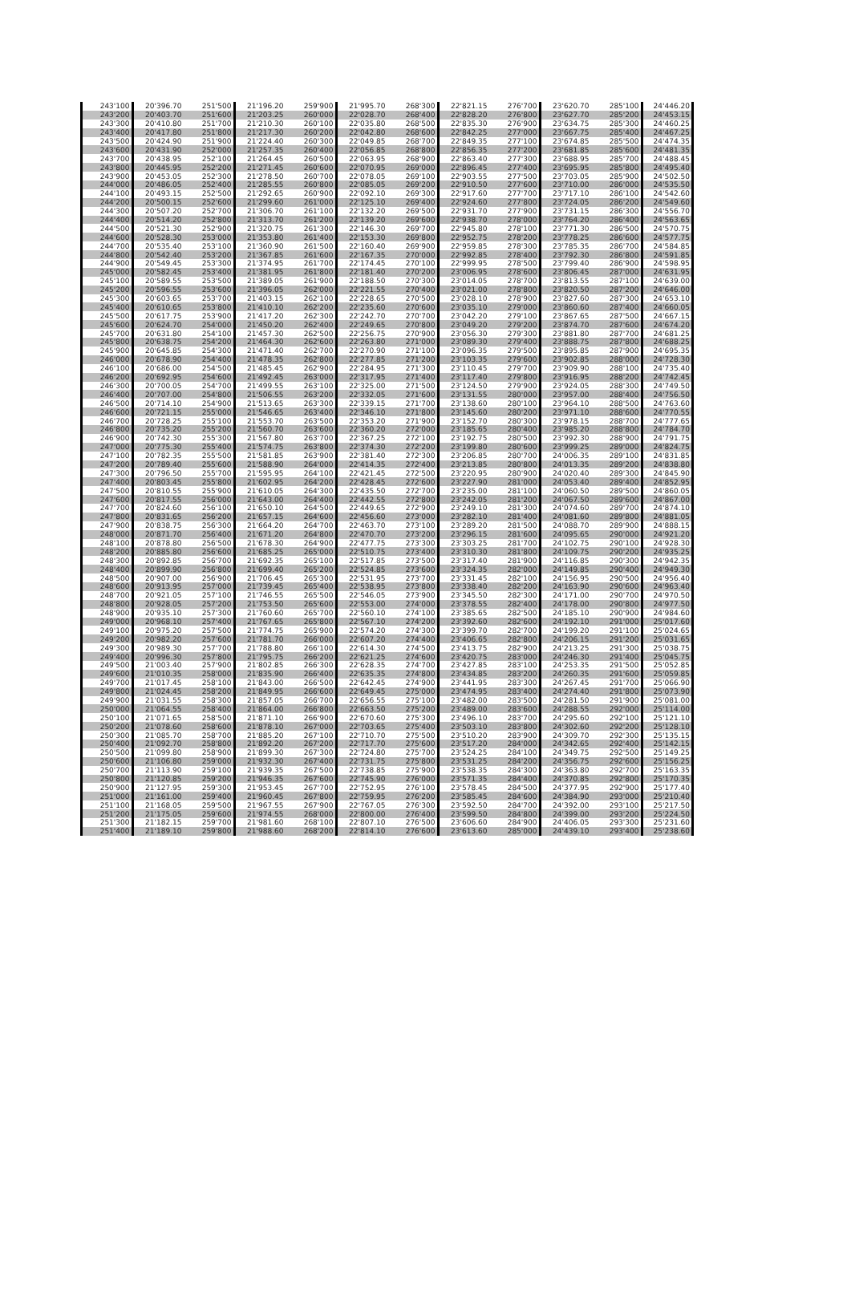| 243'100 | 20'396.70 | 251'500 | 21'196.20 | 259'900 | 21'995.70 | 268'300 | 22'821.15 | 276'700 | 23'620.70 | 285'100 | 24'446.20 |
| 243'200 | 20'403.70 | 251'600 | 21'203.25 | 260'000 | 22'028.70 | 268'400 | 22'828.20 | 276'800 | 23'627.70 | 285'200 | 24'453.15 |
| 243'300 | 20'410.80 | 251'700 | 21'210.30 | 260'100 | 22'035.80 | 268'500 | 22'835.30 | 276'900 | 23'634.75 | 285'300 | 24'460.25 |
| 243'400 | 20'417.80 | 251'800 | 21'217.30 | 260'200 | 22'042.80 | 268'600 | 22'842.25 | 277'000 | 23'667.75 | 285'400 | 24'467.25 |
| 243'500 | 20'424.90 | 251'900 | 21'224.40 | 260'300 | 22'049.85 | 268'700 | 22'849.35 | 277'100 | 23'674.85 | 285'500 | 24'474.35 |
| 243'600 | 20'431.90 | 252'000 | 21'257.35 | 260'400 | 22'056.85 | 268'800 | 22'856.35 | 277'200 | 23'681.85 | 285'600 | 24'481.35 |
| 243'700 | 20'438.95 | 252'100 | 21'264.45 | 260'500 | 22'063.95 | 268'900 | 22'863.40 | 277'300 | 23'688.95 | 285'700 | 24'488.45 |
| 243'800 | 20'445.95 | 252'200 | 21'271.45 | 260'600 | 22'070.95 | 269'000 | 22'896.45 | 277'400 | 23'695.95 | 285'800 | 24'495.40 |
| 243'900 | 20'453.05 | 252'300 | 21'278.50 | 260'700 | 22'078.05 | 269'100 | 22'903.55 | 277'500 | 23'703.05 | 285'900 | 24'502.50 |
| 244'000 | 20'486.05 | 252'400 | 21'285.55 | 260'800 | 22'085.05 | 269'200 | 22'910.50 | 277'600 | 23'710.00 | 286'000 | 24'535.50 |
| 244'100 | 20'493.15 | 252'500 | 21'292.65 | 260'900 | 22'092.10 | 269'300 | 22'917.60 | 277'700 | 23'717.10 | 286'100 | 24'542.60 |
| 244'200 | 20'500.15 | 252'600 | 21'299.60 | 261'000 | 22'125.10 | 269'400 | 22'924.60 | 277'800 | 23'724.05 | 286'200 | 24'549.60 |
| 244'300 | 20'507.20 | 252'700 | 21'306.70 | 261'100 | 22'132.20 | 269'500 | 22'931.70 | 277'900 | 23'731.15 | 286'300 | 24'556.70 |
| 244'400 | 20'514.20 | 252'800 | 21'313.70 | 261'200 | 22'139.20 | 269'600 | 22'938.70 | 278'000 | 23'764.20 | 286'400 | 24'563.65 |
| 244'500 | 20'521.30 | 252'900 | 21'320.75 | 261'300 | 22'146.30 | 269'700 | 22'945.80 | 278'100 | 23'771.30 | 286'500 | 24'570.75 |
| 244'600 | 20'528.30 | 253'000 | 21'353.80 | 261'400 | 22'153.30 | 269'800 | 22'952.75 | 278'200 | 23'778.25 | 286'600 | 24'577.75 |
| 244'700 | 20'535.40 | 253'100 | 21'360.90 | 261'500 | 22'160.40 | 269'900 | 22'959.85 | 278'300 | 23'785.35 | 286'700 | 24'584.85 |
| 244'800 | 20'542.40 | 253'200 | 21'367.85 | 261'600 | 22'167.35 | 270'000 | 22'992.85 | 278'400 | 23'792.30 | 286'800 | 24'591.85 |
| 244'900 | 20'549.45 | 253'300 | 21'374.95 | 261'700 | 22'174.45 | 270'100 | 22'999.95 | 278'500 | 23'799.40 | 286'900 | 24'598.95 |
| 245'000 | 20'582.45 | 253'400 | 21'381.95 | 261'800 | 22'181.40 | 270'200 | 23'006.95 | 278'600 | 23'806.45 | 287'000 | 24'631.95 |
| 245'100 | 20'589.55 | 253'500 | 21'389.05 | 261'900 | 22'188.50 | 270'300 | 23'014.05 | 278'700 | 23'813.55 | 287'100 | 24'639.00 |
| 245'200 | 20'596.55 | 253'600 | 21'396.05 | 262'000 | 22'221.55 | 270'400 | 23'021.00 | 278'800 | 23'820.50 | 287'200 | 24'646.00 |
| 245'300 | 20'603.65 | 253'700 | 21'403.15 | 262'100 | 22'228.65 | 270'500 | 23'028.10 | 278'900 | 23'827.60 | 287'300 | 24'653.10 |
| 245'400 | 20'610.65 | 253'800 | 21'410.10 | 262'200 | 22'235.60 | 270'600 | 23'035.10 | 279'000 | 23'860.60 | 287'400 | 24'660.05 |
| 245'500 | 20'617.75 | 253'900 | 21'417.20 | 262'300 | 22'242.70 | 270'700 | 23'042.20 | 279'100 | 23'867.65 | 287'500 | 24'667.15 |
| 245'600 | 20'624.70 | 254'000 | 21'450.20 | 262'400 | 22'249.65 | 270'800 | 23'049.20 | 279'200 | 23'874.70 | 287'600 | 24'674.20 |
| 245'700 | 20'631.80 | 254'100 | 21'457.30 | 262'500 | 22'256.75 | 270'900 | 23'056.30 | 279'300 | 23'881.80 | 287'700 | 24'681.25 |
| 245'800 | 20'638.75 | 254'200 | 21'464.30 | 262'600 | 22'263.80 | 271'000 | 23'089.30 | 279'400 | 23'888.75 | 287'800 | 24'688.25 |
| 245'900 | 20'645.85 | 254'300 | 21'471.40 | 262'700 | 22'270.90 | 271'100 | 23'096.35 | 279'500 | 23'895.85 | 287'900 | 24'695.35 |
| 246'000 | 20'678.90 | 254'400 | 21'478.35 | 262'800 | 22'277.85 | 271'200 | 23'103.35 | 279'600 | 23'902.85 | 288'000 | 24'728.30 |
| 246'100 | 20'686.00 | 254'500 | 21'485.45 | 262'900 | 22'284.95 | 271'300 | 23'110.45 | 279'700 | 23'909.90 | 288'100 | 24'735.40 |
| 246'200 | 20'692.95 | 254'600 | 21'492.45 | 263'000 | 22'317.95 | 271'400 | 23'117.40 | 279'800 | 23'916.95 | 288'200 | 24'742.45 |
| 246'300 | 20'700.05 | 254'700 | 21'499.55 | 263'100 | 22'325.00 | 271'500 | 23'124.50 | 279'900 | 23'924.05 | 288'300 | 24'749.50 |
| 246'400 | 20'707.00 | 254'800 | 21'506.55 | 263'200 | 22'332.05 | 271'600 | 23'131.55 | 280'000 | 23'957.00 | 288'400 | 24'756.50 |
| 246'500 | 20'714.10 | 254'900 | 21'513.65 | 263'300 | 22'339.15 | 271'700 | 23'138.60 | 280'100 | 23'964.10 | 288'500 | 24'763.60 |
| 246'600 | 20'721.15 | 255'000 | 21'546.65 | 263'400 | 22'346.10 | 271'800 | 23'145.60 | 280'200 | 23'971.10 | 288'600 | 24'770.55 |
| 246'700 | 20'728.25 | 255'100 | 21'553.70 | 263'500 | 22'353.20 | 271'900 | 23'152.70 | 280'300 | 23'978.15 | 288'700 | 24'777.65 |
| 246'800 | 20'735.20 | 255'200 | 21'560.70 | 263'600 | 22'360.20 | 272'000 | 23'185.65 | 280'400 | 23'985.20 | 288'800 | 24'784.70 |
| 246'900 | 20'742.30 | 255'300 | 21'567.80 | 263'700 | 22'367.25 | 272'100 | 23'192.75 | 280'500 | 23'992.30 | 288'900 | 24'791.75 |
| 247'000 | 20'775.30 | 255'400 | 21'574.75 | 263'800 | 22'374.30 | 272'200 | 23'199.80 | 280'600 | 23'999.25 | 289'000 | 24'824.75 |
| 247'100 | 20'782.35 | 255'500 | 21'581.85 | 263'900 | 22'381.40 | 272'300 | 23'206.85 | 280'700 | 24'006.35 | 289'100 | 24'831.85 |
| 247'200 | 20'789.40 | 255'600 | 21'588.90 | 264'000 | 22'414.35 | 272'400 | 23'213.85 | 280'800 | 24'013.35 | 289'200 | 24'838.80 |
| 247'300 | 20'796.50 | 255'700 | 21'595.95 | 264'100 | 22'421.45 | 272'500 | 23'220.95 | 280'900 | 24'020.40 | 289'300 | 24'845.90 |
| 247'400 | 20'803.45 | 255'800 | 21'602.95 | 264'200 | 22'428.45 | 272'600 | 23'227.90 | 281'000 | 24'053.40 | 289'400 | 24'852.95 |
| 247'500 | 20'810.55 | 255'900 | 21'610.05 | 264'300 | 22'435.50 | 272'700 | 23'235.00 | 281'100 | 24'060.50 | 289'500 | 24'860.05 |
| 247'600 | 20'817.55 | 256'000 | 21'643.00 | 264'400 | 22'442.55 | 272'800 | 23'242.05 | 281'200 | 24'067.50 | 289'600 | 24'867.00 |
| 247'700 | 20'824.60 | 256'100 | 21'650.10 | 264'500 | 22'449.65 | 272'900 | 23'249.10 | 281'300 | 24'074.60 | 289'700 | 24'874.10 |
| 247'800 | 20'831.65 | 256'200 | 21'657.15 | 264'600 | 22'456.60 | 273'000 | 23'282.10 | 281'400 | 24'081.60 | 289'800 | 24'881.05 |
| 247'900 | 20'838.75 | 256'300 | 21'664.20 | 264'700 | 22'463.70 | 273'100 | 23'289.20 | 281'500 | 24'088.70 | 289'900 | 24'888.15 |
| 248'000 | 20'871.70 | 256'400 | 21'671.20 | 264'800 | 22'470.70 | 273'200 | 23'296.15 | 281'600 | 24'095.65 | 290'000 | 24'921.20 |
| 248'100 | 20'878.80 | 256'500 | 21'678.30 | 264'900 | 22'477.75 | 273'300 | 23'303.25 | 281'700 | 24'102.75 | 290'100 | 24'928.30 |
| 248'200 | 20'885.80 | 256'600 | 21'685.25 | 265'000 | 22'510.75 | 273'400 | 23'310.30 | 281'800 | 24'109.75 | 290'200 | 24'935.25 |
| 248'300 | 20'892.85 | 256'700 | 21'692.35 | 265'100 | 22'517.85 | 273'500 | 23'317.40 | 281'900 | 24'116.85 | 290'300 | 24'942.35 |
| 248'400 | 20'899.90 | 256'800 | 21'699.40 | 265'200 | 22'524.85 | 273'600 | 23'324.35 | 282'000 | 24'149.85 | 290'400 | 24'949.30 |
| 248'500 | 20'907.00 | 256'900 | 21'706.45 | 265'300 | 22'531.95 | 273'700 | 23'331.45 | 282'100 | 24'156.95 | 290'500 | 24'956.40 |
| 248'600 | 20'913.95 | 257'000 | 21'739.45 | 265'400 | 22'538.95 | 273'800 | 23'338.40 | 282'200 | 24'163.90 | 290'600 | 24'963.40 |
| 248'700 | 20'921.05 | 257'100 | 21'746.55 | 265'500 | 22'546.05 | 273'900 | 23'345.50 | 282'300 | 24'171.00 | 290'700 | 24'970.50 |
| 248'800 | 20'928.05 | 257'200 | 21'753.50 | 265'600 | 22'553.00 | 274'000 | 23'378.55 | 282'400 | 24'178.00 | 290'800 | 24'977.50 |
| 248'900 | 20'935.10 | 257'300 | 21'760.60 | 265'700 | 22'560.10 | 274'100 | 23'385.65 | 282'500 | 24'185.10 | 290'900 | 24'984.60 |
| 249'000 | 20'968.10 | 257'400 | 21'767.65 | 265'800 | 22'567.10 | 274'200 | 23'392.60 | 282'600 | 24'192.10 | 291'000 | 25'017.60 |
| 249'100 | 20'975.20 | 257'500 | 21'774.75 | 265'900 | 22'574.20 | 274'300 | 23'399.70 | 282'700 | 24'199.20 | 291'100 | 25'024.65 |
| 249'200 | 20'982.20 | 257'600 | 21'781.70 | 266'000 | 22'607.20 | 274'400 | 23'406.65 | 282'800 | 24'206.15 | 291'200 | 25'031.65 |
| 249'300 | 20'989.30 | 257'700 | 21'788.80 | 266'100 | 22'614.30 | 274'500 | 23'413.75 | 282'900 | 24'213.25 | 291'300 | 25'038.75 |
| 249'400 | 20'996.30 | 257'800 | 21'795.75 | 266'200 | 22'621.25 | 274'600 | 23'420.75 | 283'000 | 24'246.30 | 291'400 | 25'045.75 |
| 249'500 | 21'003.40 | 257'900 | 21'802.85 | 266'300 | 22'628.35 | 274'700 | 23'427.85 | 283'100 | 24'253.35 | 291'500 | 25'052.85 |
| 249'600 | 21'010.35 | 258'000 | 21'835.90 | 266'400 | 22'635.35 | 274'800 | 23'434.85 | 283'200 | 24'260.35 | 291'600 | 25'059.85 |
| 249'700 | 21'017.45 | 258'100 | 21'843.00 | 266'500 | 22'642.45 | 274'900 | 23'441.95 | 283'300 | 24'267.45 | 291'700 | 25'066.90 |
| 249'800 | 21'024.45 | 258'200 | 21'849.95 | 266'600 | 22'649.45 | 275'000 | 23'474.95 | 283'400 | 24'274.40 | 291'800 | 25'073.90 |
| 249'900 | 21'031.55 | 258'300 | 21'857.05 | 266'700 | 22'656.55 | 275'100 | 23'482.00 | 283'500 | 24'281.50 | 291'900 | 25'081.00 |
| 250'000 | 21'064.55 | 258'400 | 21'864.00 | 266'800 | 22'663.50 | 275'200 | 23'489.00 | 283'600 | 24'288.55 | 292'000 | 25'114.00 |
| 250'100 | 21'071.65 | 258'500 | 21'871.10 | 266'900 | 22'670.60 | 275'300 | 23'496.10 | 283'700 | 24'295.60 | 292'100 | 25'121.10 |
| 250'200 | 21'078.60 | 258'600 | 21'878.10 | 267'000 | 22'703.65 | 275'400 | 23'503.10 | 283'800 | 24'302.60 | 292'200 | 25'128.10 |
| 250'300 | 21'085.70 | 258'700 | 21'885.20 | 267'100 | 22'710.70 | 275'500 | 23'510.20 | 283'900 | 24'309.70 | 292'300 | 25'135.15 |
| 250'400 | 21'092.70 | 258'800 | 21'892.20 | 267'200 | 22'717.70 | 275'600 | 23'517.20 | 284'000 | 24'342.65 | 292'400 | 25'142.15 |
| 250'500 | 21'099.80 | 258'900 | 21'899.30 | 267'300 | 22'724.80 | 275'700 | 23'524.25 | 284'100 | 24'349.75 | 292'500 | 25'149.25 |
| 250'600 | 21'106.80 | 259'000 | 21'932.30 | 267'400 | 22'731.75 | 275'800 | 23'531.25 | 284'200 | 24'356.75 | 292'600 | 25'156.25 |
| 250'700 | 21'113.90 | 259'100 | 21'939.35 | 267'500 | 22'738.85 | 275'900 | 23'538.35 | 284'300 | 24'363.80 | 292'700 | 25'163.35 |
| 250'800 | 21'120.85 | 259'200 | 21'946.35 | 267'600 | 22'745.90 | 276'000 | 23'571.35 | 284'400 | 24'370.85 | 292'800 | 25'170.35 |
| 250'900 | 21'127.95 | 259'300 | 21'953.45 | 267'700 | 22'752.95 | 276'100 | 23'578.45 | 284'500 | 24'377.95 | 292'900 | 25'177.40 |
| 251'000 | 21'161.00 | 259'400 | 21'960.45 | 267'800 | 22'759.95 | 276'200 | 23'585.45 | 284'600 | 24'384.90 | 293'000 | 25'210.40 |
| 251'100 | 21'168.05 | 259'500 | 21'967.55 | 267'900 | 22'767.05 | 276'300 | 23'592.50 | 284'700 | 24'392.00 | 293'100 | 25'217.50 |
| 251'200 | 21'175.05 | 259'600 | 21'974.55 | 268'000 | 22'800.00 | 276'400 | 23'599.50 | 284'800 | 24'399.00 | 293'200 | 25'224.50 |
| 251'300 | 21'182.15 | 259'700 | 21'981.60 | 268'100 | 22'807.10 | 276'500 | 23'606.60 | 284'900 | 24'406.05 | 293'300 | 25'231.60 |
| 251'400 | 21'189.10 | 259'800 | 21'988.60 | 268'200 | 22'814.10 | 276'600 | 23'613.60 | 285'000 | 24'439.10 | 293'400 | 25'238.60 |